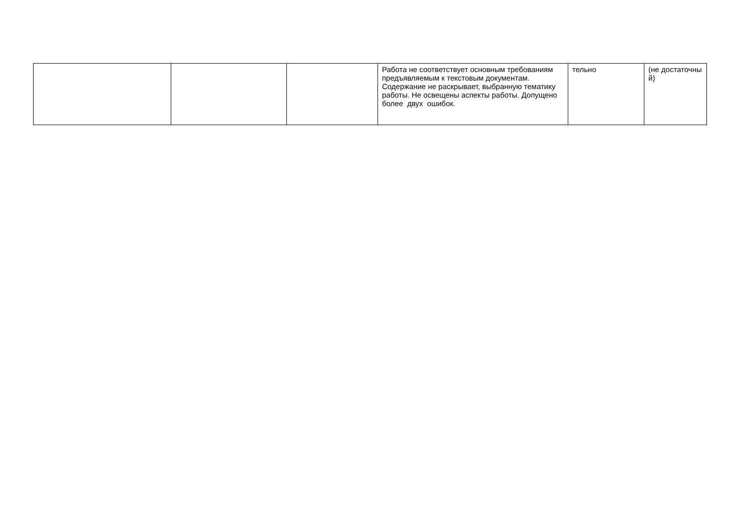| | | | Работа не соответствует основным требованиям предъявляемым к текстовым документам. Содержание не раскрывает, выбранную тематику работы. Не освещены аспекты работы. Допущено более двух ошибок. | тельно | (не достаточны й) |